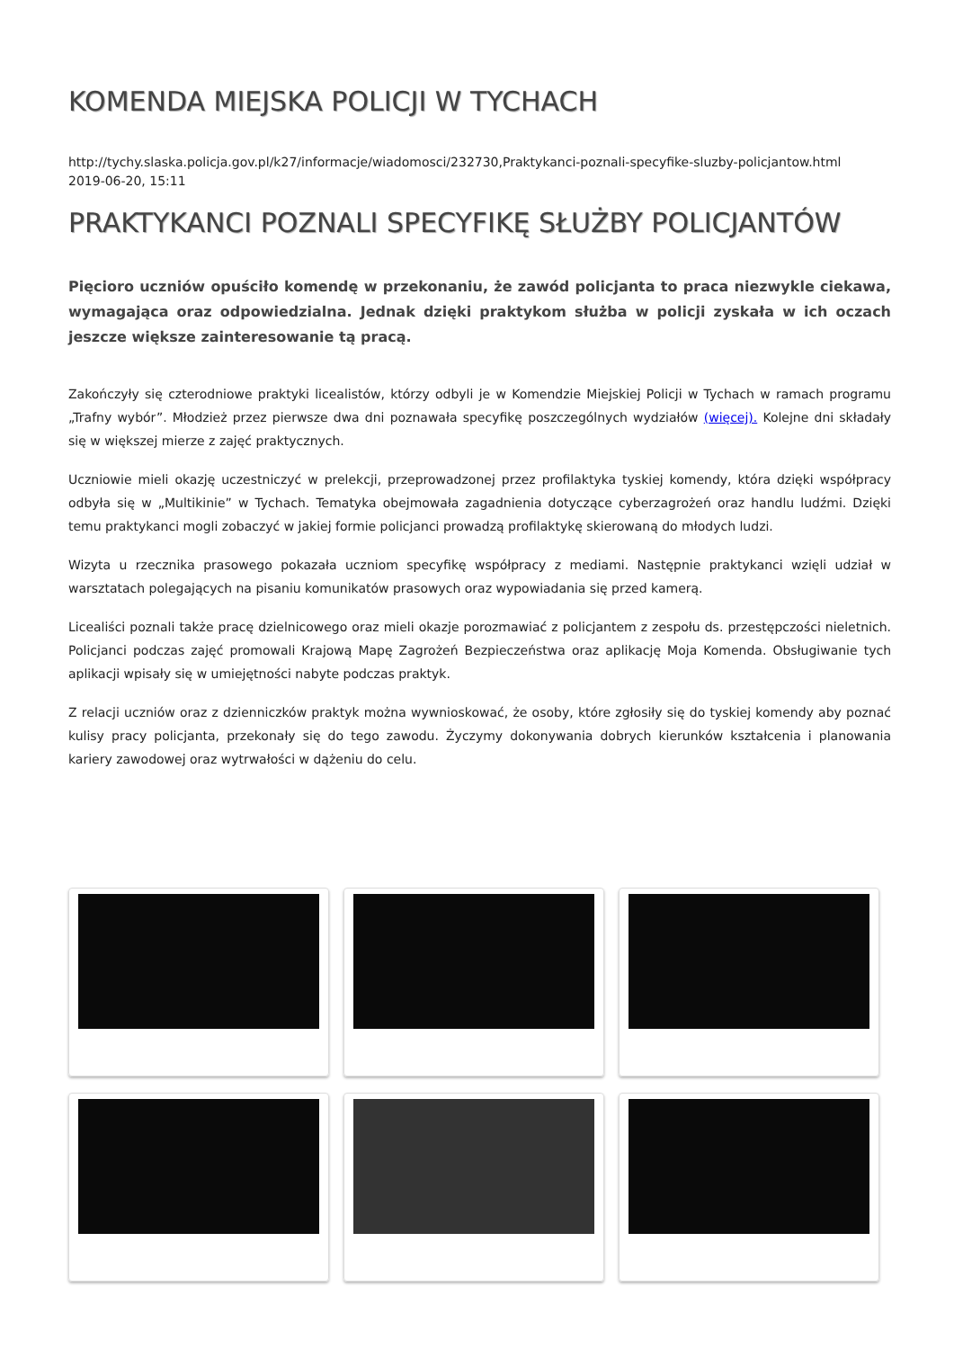KOMENDA MIEJSKA POLICJI W TYCHACH
http://tychy.slaska.policja.gov.pl/k27/informacje/wiadomosci/232730,Praktykanci-poznali-specyfike-sluzby-policjantow.html
2019-06-20, 15:11
PRAKTYKANCI POZNALI SPECYFIKĘ SŁUŻBY POLICJANTÓW
Pięcioro uczniów opuściło komendę w przekonaniu, że zawód policjanta to praca niezwykle ciekawa, wymagająca oraz odpowiedzialna. Jednak dzięki praktykom służba w policji zyskała w ich oczach jeszcze większe zainteresowanie tą pracą.
Zakończyły się czterodniowe praktyki licealistów, którzy odbyli je w Komendzie Miejskiej Policji w Tychach w ramach programu „Trafny wybór”. Młodzież przez pierwsze dwa dni poznawała specyfikę poszczególnych wydziałów (więcej). Kolejne dni składały się w większej mierze z zajęć praktycznych.
Uczniowie mieli okazję uczestniczyć w prelekcji, przeprowadzonej przez profilaktyka tyskiej komendy, która dzięki współpracy odbyła się w „Multikinie” w Tychach. Tematyka obejmowała zagadnienia dotyczące cyberzagrożeń oraz handlu ludźmi. Dzięki temu praktykanci mogli zobaczyć w jakiej formie policjanci prowadzą profilaktykę skierowaną do młodych ludzi.
Wizyta u rzecznika prasowego pokazała uczniom specyfikę współpracy z mediami. Następnie praktykanci wzięli udział w warsztatach polegających na pisaniu komunikatów prasowych oraz wypowiadania się przed kamerą.
Licealiści poznali także pracę dzielnicowego oraz mieli okazje porozmawiać z policjantem z zespołu ds. przestępczości nieletnich. Policjanci podczas zajęć promowali Krajową Mapę Zagrożeń Bezpieczeństwa oraz aplikację Moja Komenda. Obsługiwanie tych aplikacji wpisały się w umiejętności nabyte podczas praktyk.
Z relacji uczniów oraz z dzienniczków praktyk można wywnioskować, że osoby, które zgłosiły się do tyskiej komendy aby poznać kulisy pracy policjanta, przekonały się do tego zawodu. Życzymy dokonywania dobrych kierunków kształcenia i planowania kariery zawodowej oraz wytrwałości w dążeniu do celu.